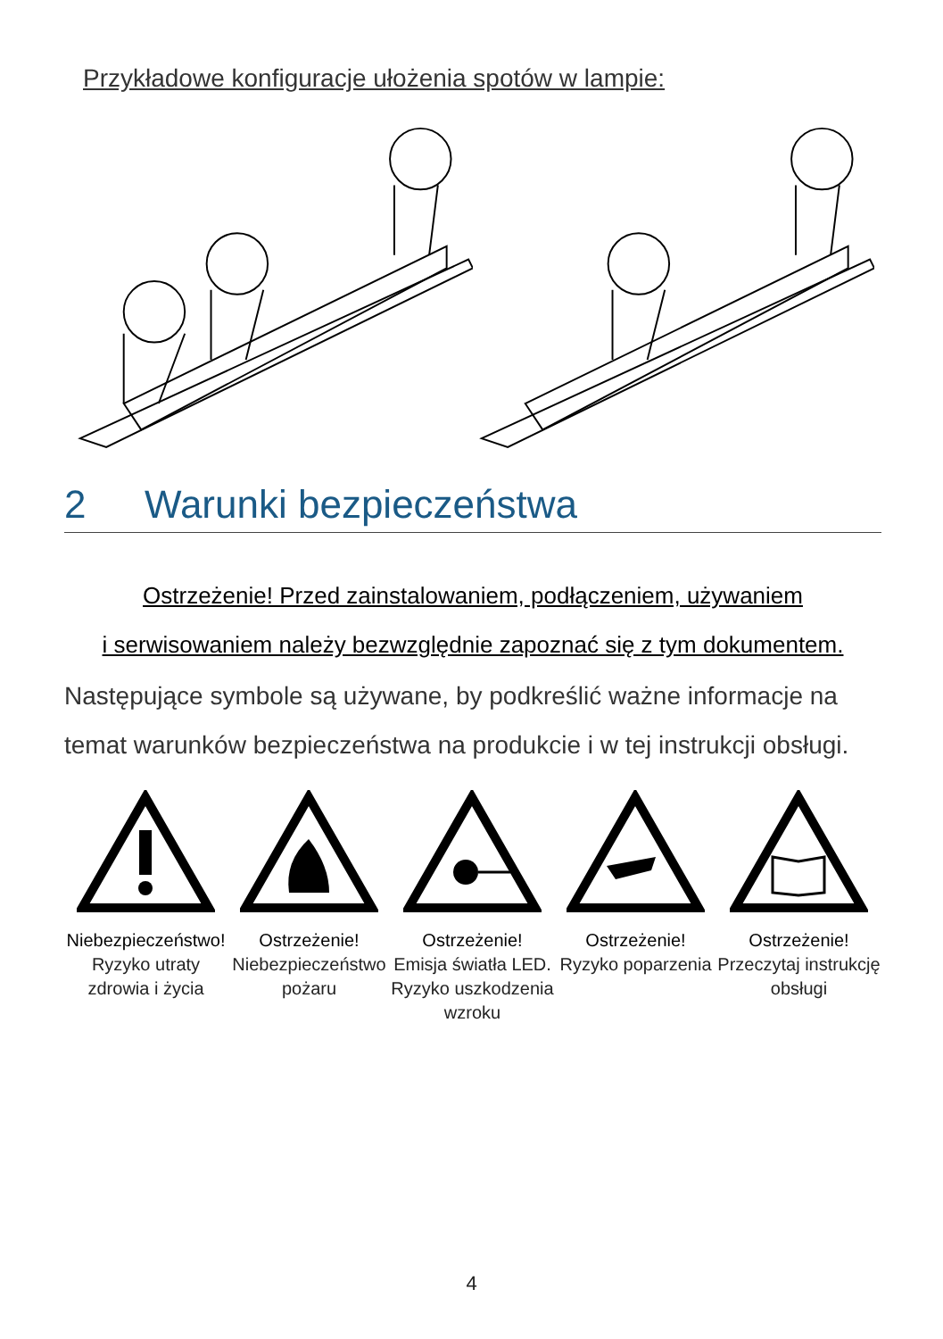Przykładowe konfiguracje ułożenia spotów w lampie:
2 Warunki bezpieczeństwa
Ostrzeżenie! Przed zainstalowaniem, podłączeniem, używaniem
i serwisowaniem należy bezwzględnie zapoznać się z tym dokumentem.
Następujące symbole są używane, by podkreślić ważne informacje na temat warunków bezpieczeństwa na produkcie i w tej instrukcji obsługi.
Niebezpieczeństwo!
Ryzyko utraty zdrowia i życia
Ostrzeżenie!
Niebezpieczeństwo pożaru
Ostrzeżenie!
Emisja światła LED. Ryzyko uszkodzenia wzroku
Ostrzeżenie!
Ryzyko poparzenia
Ostrzeżenie!
Przeczytaj instrukcję obsługi
4